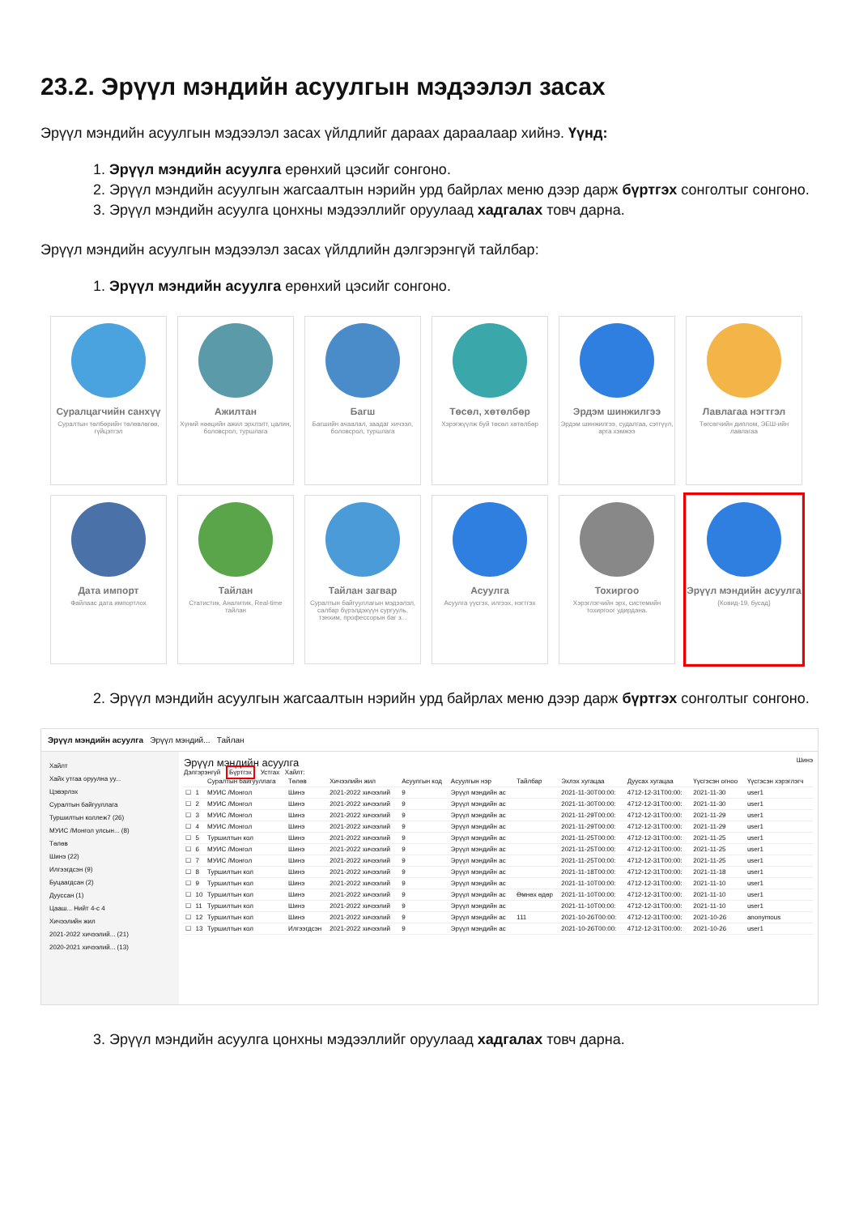23.2. Эрүүл мэндийн асуулгын мэдээлэл засах
Эрүүл мэндийн асуулгын мэдээлэл засах үйлдлийг дараах дараалаар хийнэ. Үүнд:
1. Эрүүл мэндийн асуулга ерөнхий цэсийг сонгоно.
2. Эрүүл мэндийн асуулгын жагсаалтын нэрийн урд байрлах меню дээр дарж бүртгэх сонголтыг сонгоно.
3. Эрүүл мэндийн асуулга цонхны мэдээллийг оруулаад хадгалах товч дарна.
Эрүүл мэндийн асуулгын мэдээлэл засах үйлдлийн дэлгэрэнгүй тайлбар:
1. Эрүүл мэндийн асуулга ерөнхий цэсийг сонгоно.
Суралцагчийн санхүү
Суралтын төлбөрийн төлөвлөгөө, гүйцэтгэл
Ажилтан
Хүний нөөцийн ажил эрхлэлт, цалин, боловсрол, туршлага
Багш
Багшийн ачаалал, заадаг хичээл, боловсрол, туршлага
Төсөл, хөтөлбөр
Хэрэгжүүлж буй төсөл хөтөлбөр
Эрдэм шинжилгээ
Эрдэм шинжилгээ, судалгаа, сэтгүүл, арга хэмжээ
Лавлагаа нэгтгэл
Төгсөгчийн диплом, ЭЕШ-ийн лавлагаа
Дата импорт
Файлаас дата импортлох
Тайлан
Статистик, Аналитик, Real-time тайлан
Тайлан загвар
Суралтын байгууллагын мэдээлэл, салбар бүрэлдэхүүн сургууль, тэнхим, профессорын баг з...
Асуулга
Асуулга үүсгэх, илгээх, нэгтгэх
Тохиргоо
Хэрэглэгчийн эрх, системийн тохиргоог удирдана.
Эрүүл мэндийн асуулга
{Ковид-19, бусад}
2. Эрүүл мэндийн асуулгын жагсаалтын нэрийн урд байрлах меню дээр дарж бүртгэх сонголтыг сонгоно.
Эрүүл мэндийн асуулга Эрүүл мэндий... Тайлан
Хайлт
Хайх утгаа оруулна уу...
Цэвэрлэх
Суралтын байгууллага
Туршилтын коллеж7 (26)
МУИС /Монгол улсын... (8)
Төлөв
Шинэ (22)
Илгээгдсэн (9)
Буцаагдсан (2)
Дууссан (1)
Цааш... Нийт 4-с 4
Хичээлийн жил
2021-2022 хичээлий... (21)
2020-2021 хичээлий... (13)
Эрүүл мэндийн асуулга Шинэ
Дэлгэрэнгүй Бүртгэх Устгах Хайлт:
| | | Суралтын байгууллага | Төлөв | Хичээлийн жил | Асуулгын код | Асуулгын нэр | Тайлбар | Эхлэх хугацаа | Дуусах хугацаа | Үүсгэсэн огноо | Үүсгэсэн хэрэглэгч |
| --- | --- | --- | --- | --- | --- | --- | --- | --- | --- | --- | --- |
| ☐ | 1 | МУИС /Монгол | Шинэ | 2021-2022 хичээлий | 9 | Эрүүл мэндийн ас | | 2021-11-30T00:00: | 4712-12-31T00:00: | 2021-11-30 | user1 |
| ☐ | 2 | МУИС /Монгол | Шинэ | 2021-2022 хичээлий | 9 | Эрүүл мэндийн ас | | 2021-11-30T00:00: | 4712-12-31T00:00: | 2021-11-30 | user1 |
| ☐ | 3 | МУИС /Монгол | Шинэ | 2021-2022 хичээлий | 9 | Эрүүл мэндийн ас | | 2021-11-29T00:00: | 4712-12-31T00:00: | 2021-11-29 | user1 |
| ☐ | 4 | МУИС /Монгол | Шинэ | 2021-2022 хичээлий | 9 | Эрүүл мэндийн ас | | 2021-11-29T00:00: | 4712-12-31T00:00: | 2021-11-29 | user1 |
| ☐ | 5 | Туршилтын кол | Шинэ | 2021-2022 хичээлий | 9 | Эрүүл мэндийн ас | | 2021-11-25T00:00: | 4712-12-31T00:00: | 2021-11-25 | user1 |
| ☐ | 6 | МУИС /Монгол | Шинэ | 2021-2022 хичээлий | 9 | Эрүүл мэндийн ас | | 2021-11-25T00:00: | 4712-12-31T00:00: | 2021-11-25 | user1 |
| ☐ | 7 | МУИС /Монгол | Шинэ | 2021-2022 хичээлий | 9 | Эрүүл мэндийн ас | | 2021-11-25T00:00: | 4712-12-31T00:00: | 2021-11-25 | user1 |
| ☐ | 8 | Туршилтын кол | Шинэ | 2021-2022 хичээлий | 9 | Эрүүл мэндийн ас | | 2021-11-18T00:00: | 4712-12-31T00:00: | 2021-11-18 | user1 |
| ☐ | 9 | Туршилтын кол | Шинэ | 2021-2022 хичээлий | 9 | Эрүүл мэндийн ас | | 2021-11-10T00:00: | 4712-12-31T00:00: | 2021-11-10 | user1 |
| ☐ | 10 | Туршилтын кол | Шинэ | 2021-2022 хичээлий | 9 | Эрүүл мэндийн ас | Өмнөх өдөр | 2021-11-10T00:00: | 4712-12-31T00:00: | 2021-11-10 | user1 |
| ☐ | 11 | Туршилтын кол | Шинэ | 2021-2022 хичээлий | 9 | Эрүүл мэндийн ас | | 2021-11-10T00:00: | 4712-12-31T00:00: | 2021-11-10 | user1 |
| ☐ | 12 | Туршилтын кол | Шинэ | 2021-2022 хичээлий | 9 | Эрүүл мэндийн ас | 111 | 2021-10-26T00:00: | 4712-12-31T00:00: | 2021-10-26 | anonymous |
| ☐ | 13 | Туршилтын кол | Илгээгдсэн | 2021-2022 хичээлий | 9 | Эрүүл мэндийн ас | | 2021-10-26T00:00: | 4712-12-31T00:00: | 2021-10-26 | user1 |
3. Эрүүл мэндийн асуулга цонхны мэдээллийг оруулаад хадгалах товч дарна.